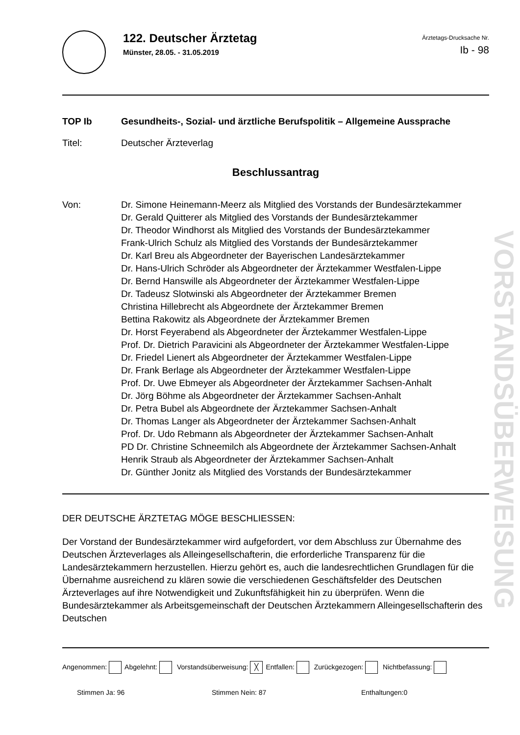122. Deutscher Ärztetag
Münster, 28.05. - 31.05.2019
Ärztetags-Drucksache Nr.
Ib - 98
TOP Ib Gesundheits-, Sozial- und ärztliche Berufspolitik – Allgemeine Aussprache
Titel: Deutscher Ärzteverlag
Beschlussantrag
Von: Dr. Simone Heinemann-Meerz als Mitglied des Vorstands der Bundesärztekammer
Dr. Gerald Quitterer als Mitglied des Vorstands der Bundesärztekammer
Dr. Theodor Windhorst als Mitglied des Vorstands der Bundesärztekammer
Frank-Ulrich Schulz als Mitglied des Vorstands der Bundesärztekammer
Dr. Karl Breu als Abgeordneter der Bayerischen Landesärztekammer
Dr. Hans-Ulrich Schröder als Abgeordneter der Ärztekammer Westfalen-Lippe
Dr. Bernd Hanswille als Abgeordneter der Ärztekammer Westfalen-Lippe
Dr. Tadeusz Slotwinski als Abgeordneter der Ärztekammer Bremen
Christina Hillebrecht als Abgeordnete der Ärztekammer Bremen
Bettina Rakowitz als Abgeordnete der Ärztekammer Bremen
Dr. Horst Feyerabend als Abgeordneter der Ärztekammer Westfalen-Lippe
Prof. Dr. Dietrich Paravicini als Abgeordneter der Ärztekammer Westfalen-Lippe
Dr. Friedel Lienert als Abgeordneter der Ärztekammer Westfalen-Lippe
Dr. Frank Berlage als Abgeordneter der Ärztekammer Westfalen-Lippe
Prof. Dr. Uwe Ebmeyer als Abgeordneter der Ärztekammer Sachsen-Anhalt
Dr. Jörg Böhme als Abgeordneter der Ärztekammer Sachsen-Anhalt
Dr. Petra Bubel als Abgeordnete der Ärztekammer Sachsen-Anhalt
Dr. Thomas Langer als Abgeordneter der Ärztekammer Sachsen-Anhalt
Prof. Dr. Udo Rebmann als Abgeordneter der Ärztekammer Sachsen-Anhalt
PD Dr. Christine Schneemilch als Abgeordnete der Ärztekammer Sachsen-Anhalt
Henrik Straub als Abgeordneter der Ärztekammer Sachsen-Anhalt
Dr. Günther Jonitz als Mitglied des Vorstands der Bundesärztekammer
DER DEUTSCHE ÄRZTETAG MÖGE BESCHLIESSEN:
Der Vorstand der Bundesärztekammer wird aufgefordert, vor dem Abschluss zur Übernahme des Deutschen Ärzteverlages als Alleingesellschafterin, die erforderliche Transparenz für die Landesärztekammern herzustellen. Hierzu gehört es, auch die landesrechtlichen Grundlagen für die Übernahme ausreichend zu klären sowie die verschiedenen Geschäftsfelder des Deutschen Ärzteverlages auf ihre Notwendigkeit und Zukunftsfähigkeit hin zu überprüfen. Wenn die Bundesärztekammer als Arbeitsgemeinschaft der Deutschen Ärztekammern Alleingesellschafterin des Deutschen
Angenommen: Abgelehnt: Vorstandsüberweisung: ╳ Entfallen: Zurückgezogen: Nichtbefassung:
Stimmen Ja: 96 Stimmen Nein: 87 Enthaltungen:0
VORSTANDSÜBERWEISUNG